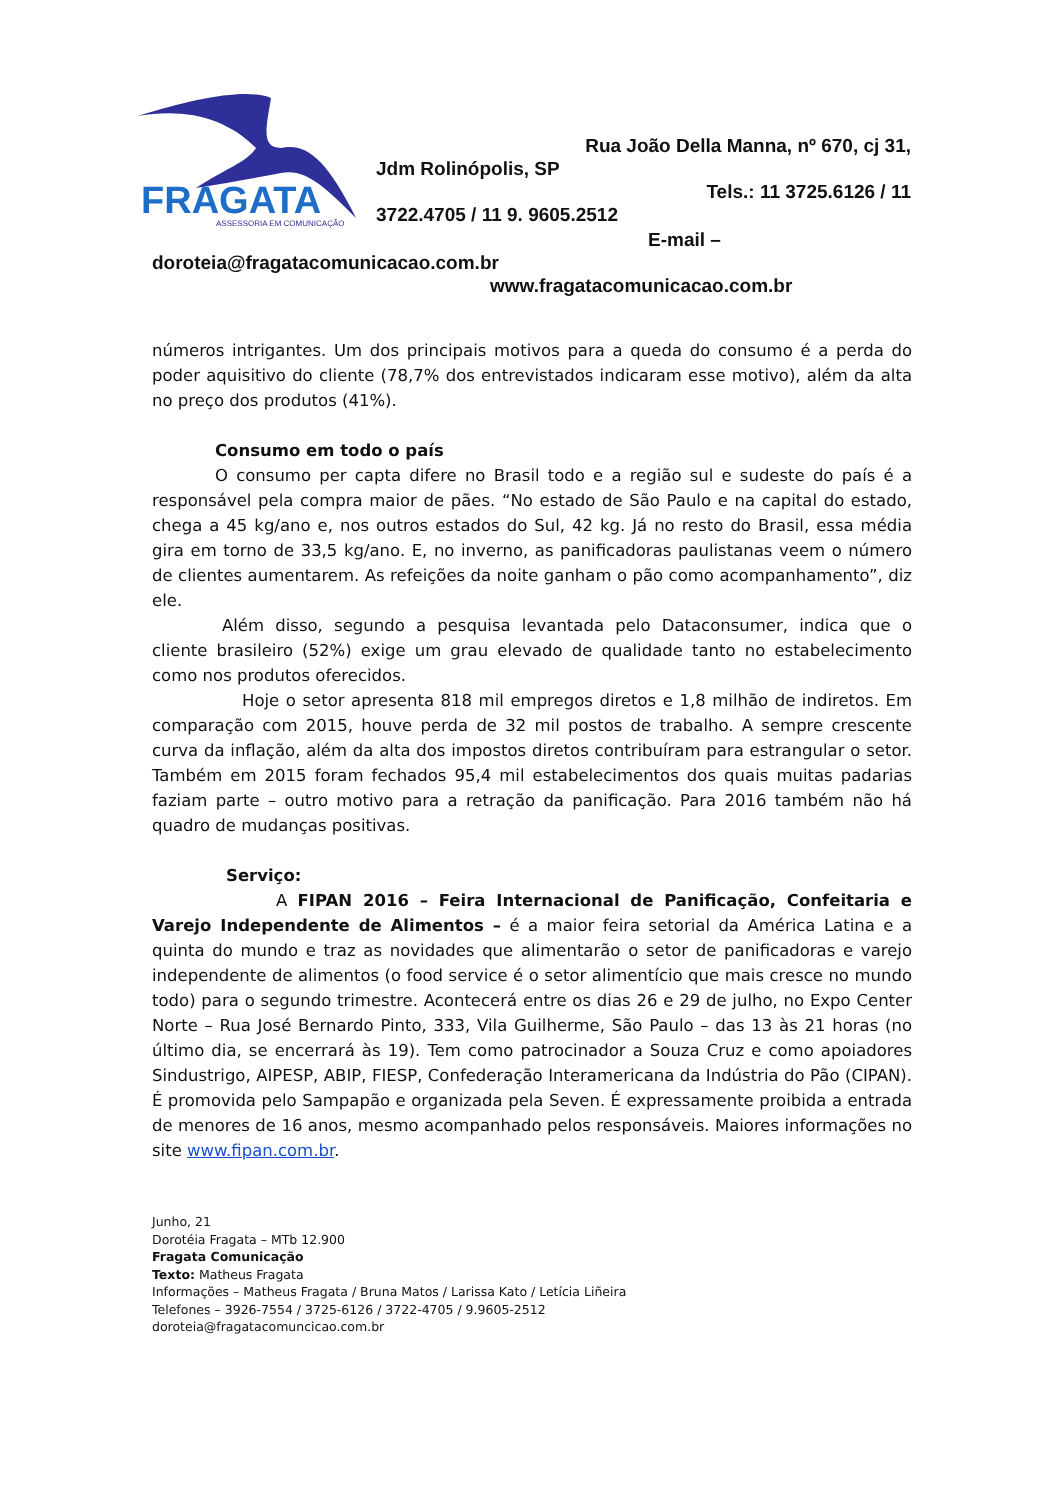FRAGATA
ASSESSORIA EM COMUNICAÇÃO
Rua João Della Manna, nº 670, cj 31,
Jdm Rolinópolis, SP
Tels.: 11 3725.6126 / 11
3722.4705 / 11 9. 9605.2512
E-mail –
doroteia@fragatacomunicacao.com.br
www.fragatacomunicacao.com.br
números intrigantes. Um dos principais motivos para a queda do consumo é a perda do poder aquisitivo do cliente (78,7% dos entrevistados indicaram esse motivo), além da alta no preço dos produtos (41%).
Consumo em todo o país
O consumo per capta difere no Brasil todo e a região sul e sudeste do país é a responsável pela compra maior de pães. “No estado de São Paulo e na capital do estado, chega a 45 kg/ano e, nos outros estados do Sul, 42 kg. Já no resto do Brasil, essa média gira em torno de 33,5 kg/ano. E, no inverno, as panificadoras paulistanas veem o número de clientes aumentarem. As refeições da noite ganham o pão como acompanhamento”, diz ele.
Além disso, segundo a pesquisa levantada pelo Dataconsumer, indica que o cliente brasileiro (52%) exige um grau elevado de qualidade tanto no estabelecimento como nos produtos oferecidos.
Hoje o setor apresenta 818 mil empregos diretos e 1,8 milhão de indiretos. Em comparação com 2015, houve perda de 32 mil postos de trabalho. A sempre crescente curva da inflação, além da alta dos impostos diretos contribuíram para estrangular o setor. Também em 2015 foram fechados 95,4 mil estabelecimentos dos quais muitas padarias faziam parte – outro motivo para a retração da panificação. Para 2016 também não há quadro de mudanças positivas.
Serviço:
A FIPAN 2016 – Feira Internacional de Panificação, Confeitaria e Varejo Independente de Alimentos – é a maior feira setorial da América Latina e a quinta do mundo e traz as novidades que alimentarão o setor de panificadoras e varejo independente de alimentos (o food service é o setor alimentício que mais cresce no mundo todo) para o segundo trimestre. Acontecerá entre os dias 26 e 29 de julho, no Expo Center Norte – Rua José Bernardo Pinto, 333, Vila Guilherme, São Paulo – das 13 às 21 horas (no último dia, se encerrará às 19). Tem como patrocinador a Souza Cruz e como apoiadores Sindustrigo, AIPESP, ABIP, FIESP, Confederação Interamericana da Indústria do Pão (CIPAN). É promovida pelo Sampapão e organizada pela Seven. É expressamente proibida a entrada de menores de 16 anos, mesmo acompanhado pelos responsáveis. Maiores informações no site www.fipan.com.br.
Junho, 21
Dorotéia Fragata – MTb 12.900
Fragata Comunicação
Texto: Matheus Fragata
Informações – Matheus Fragata / Bruna Matos / Larissa Kato / Letícia Liñeira
Telefones – 3926-7554 / 3725-6126 / 3722-4705 / 9.9605-2512
doroteia@fragatacomuncicao.com.br